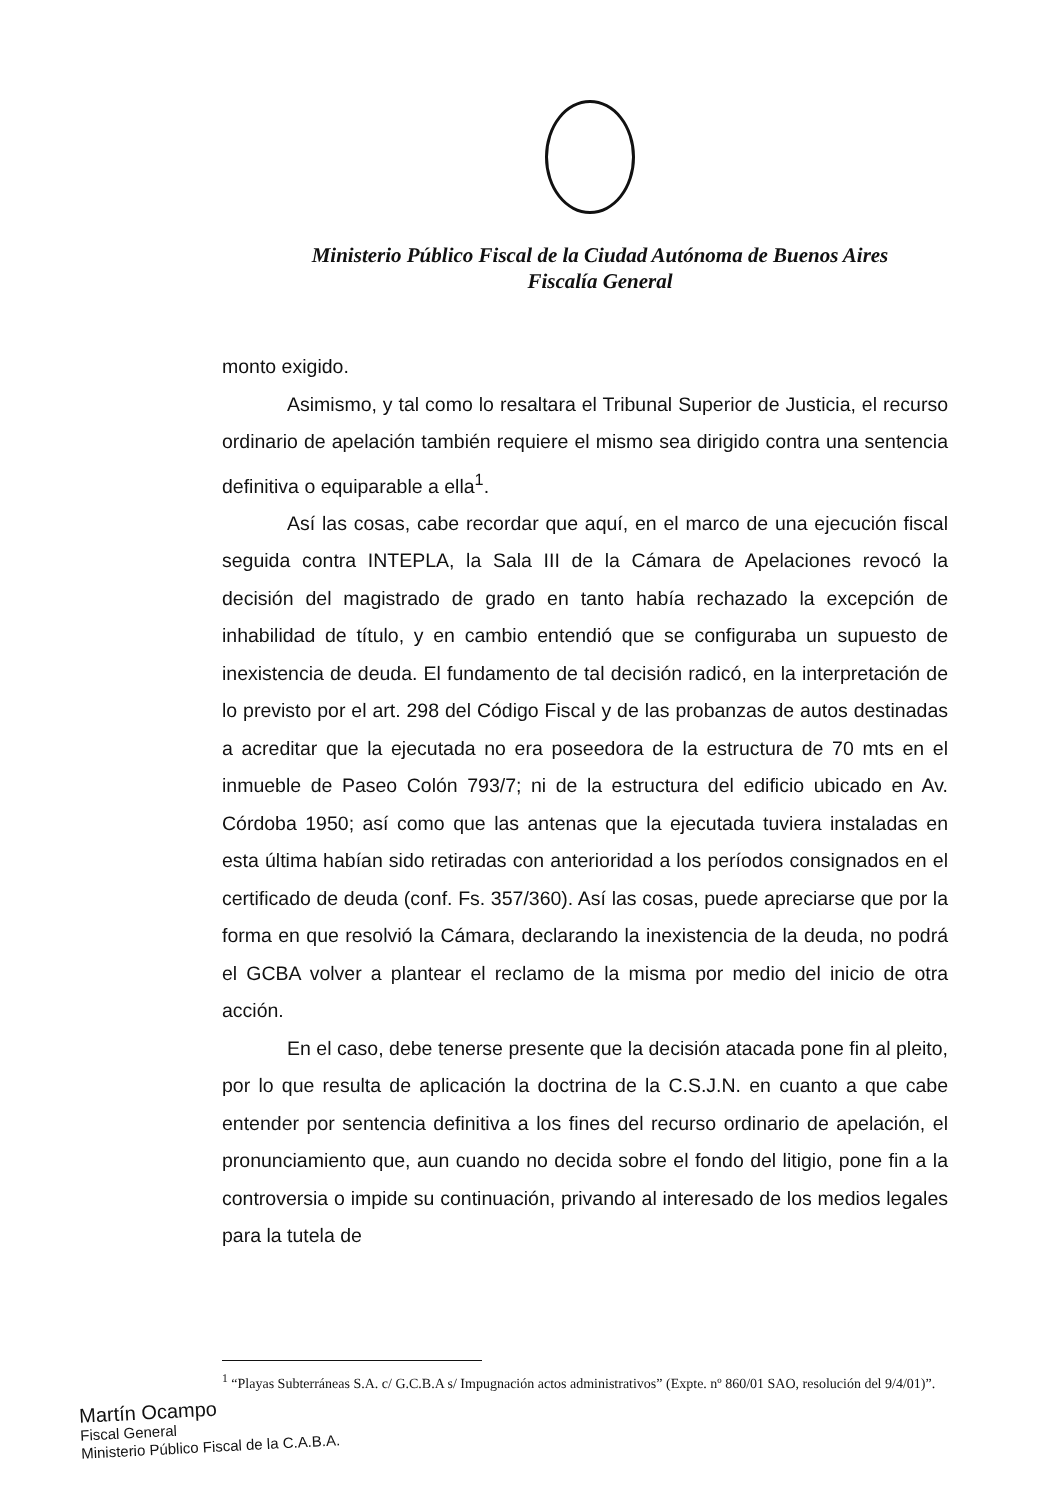Ministerio Público Fiscal de la Ciudad Autónoma de Buenos Aires
Fiscalía General
monto exigido.
Asimismo, y tal como lo resaltara el Tribunal Superior de Justicia, el recurso ordinario de apelación también requiere el mismo sea dirigido contra una sentencia definitiva o equiparable a ella<sup>1</sup>.
Así las cosas, cabe recordar que aquí, en el marco de una ejecución fiscal seguida contra INTEPLA, la Sala III de la Cámara de Apelaciones revocó la decisión del magistrado de grado en tanto había rechazado la excepción de inhabilidad de título, y en cambio entendió que se configuraba un supuesto de inexistencia de deuda. El fundamento de tal decisión radicó, en la interpretación de lo previsto por el art. 298 del Código Fiscal y de las probanzas de autos destinadas a acreditar que la ejecutada no era poseedora de la estructura de 70 mts en el inmueble de Paseo Colón 793/7; ni de la estructura del edificio ubicado en Av. Córdoba 1950; así como que las antenas que la ejecutada tuviera instaladas en esta última habían sido retiradas con anterioridad a los períodos consignados en el certificado de deuda (conf. Fs. 357/360). Así las cosas, puede apreciarse que por la forma en que resolvió la Cámara, declarando la inexistencia de la deuda, no podrá el GCBA volver a plantear el reclamo de la misma por medio del inicio de otra acción.
En el caso, debe tenerse presente que la decisión atacada pone fin al pleito, por lo que resulta de aplicación la doctrina de la C.S.J.N. en cuanto a que cabe entender por sentencia definitiva a los fines del recurso ordinario de apelación, el pronunciamiento que, aun cuando no decida sobre el fondo del litigio, pone fin a la controversia o impide su continuación, privando al interesado de los medios legales para la tutela de
<sup>1</sup> “Playas Subterráneas S.A. c/ G.C.B.A s/ Impugnación actos administrativos” (Expte. nº 860/01 SAO, resolución del 9/4/01)”.
Martín Ocampo
Fiscal General
Ministerio Público Fiscal de la C.A.B.A.